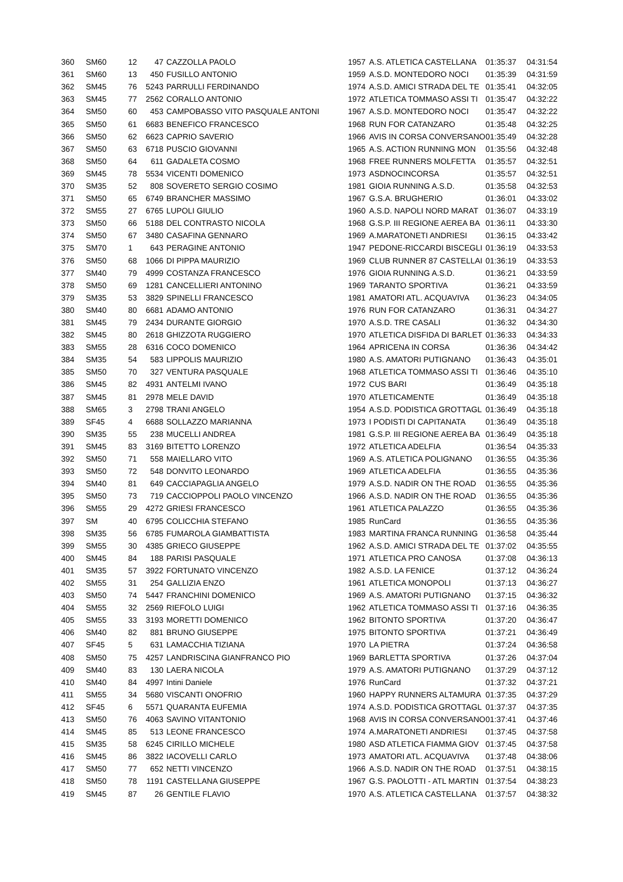| 360 | SM60 | 12 | 47 | CAZZOLLA PAOLO | 1957 | A.S. ATLETICA CASTELLANA | 01:35:37 | 04:31:54 |
| 361 | SM60 | 13 | 450 | FUSILLO ANTONIO | 1959 | A.S.D. MONTEDORO NOCI | 01:35:39 | 04:31:59 |
| 362 | SM45 | 76 | 5243 | PARRULLI FERDINANDO | 1974 | A.S.D. AMICI STRADA DEL TE | 01:35:41 | 04:32:05 |
| 363 | SM45 | 77 | 2562 | CORALLO ANTONIO | 1972 | ATLETICA TOMMASO ASSI TI | 01:35:47 | 04:32:22 |
| 364 | SM50 | 60 | 453 | CAMPOBASSO VITO PASQUALE ANTONI | 1967 | A.S.D. MONTEDORO NOCI | 01:35:47 | 04:32:22 |
| 365 | SM50 | 61 | 6683 | BENEFICO FRANCESCO | 1968 | RUN FOR CATANZARO | 01:35:48 | 04:32:25 |
| 366 | SM50 | 62 | 6623 | CAPRIO SAVERIO | 1966 | AVIS IN CORSA CONVERSANO | 01:35:49 | 04:32:28 |
| 367 | SM50 | 63 | 6718 | PUSCIO GIOVANNI | 1965 | A.S. ACTION RUNNING MON | 01:35:56 | 04:32:48 |
| 368 | SM50 | 64 | 611 | GADALETA COSMO | 1968 | FREE RUNNERS MOLFETTA | 01:35:57 | 04:32:51 |
| 369 | SM45 | 78 | 5534 | VICENTI DOMENICO | 1973 | ASDNOCINCORSA | 01:35:57 | 04:32:51 |
| 370 | SM35 | 52 | 808 | SOVERETO SERGIO COSIMO | 1981 | GIOIA RUNNING A.S.D. | 01:35:58 | 04:32:53 |
| 371 | SM50 | 65 | 6749 | BRANCHER MASSIMO | 1967 | G.S.A. BRUGHERIO | 01:36:01 | 04:33:02 |
| 372 | SM55 | 27 | 6765 | LUPOLI GIULIO | 1960 | A.S.D. NAPOLI NORD MARAT | 01:36:07 | 04:33:19 |
| 373 | SM50 | 66 | 5188 | DEL CONTRASTO NICOLA | 1968 | G.S.P. III REGIONE AEREA BA | 01:36:11 | 04:33:30 |
| 374 | SM50 | 67 | 3480 | CASAFINA GENNARO | 1969 | A.MARATONETI ANDRIESI | 01:36:15 | 04:33:42 |
| 375 | SM70 | 1 | 643 | PERAGINE ANTONIO | 1947 | PEDONE-RICCARDI BISCEGLI | 01:36:19 | 04:33:53 |
| 376 | SM50 | 68 | 1066 | DI PIPPA MAURIZIO | 1969 | CLUB RUNNER 87 CASTELLAI | 01:36:19 | 04:33:53 |
| 377 | SM40 | 79 | 4999 | COSTANZA FRANCESCO | 1976 | GIOIA RUNNING A.S.D. | 01:36:21 | 04:33:59 |
| 378 | SM50 | 69 | 1281 | CANCELLIERI ANTONINO | 1969 | TARANTO SPORTIVA | 01:36:21 | 04:33:59 |
| 379 | SM35 | 53 | 3829 | SPINELLI FRANCESCO | 1981 | AMATORI ATL. ACQUAVIVA | 01:36:23 | 04:34:05 |
| 380 | SM40 | 80 | 6681 | ADAMO ANTONIO | 1976 | RUN FOR CATANZARO | 01:36:31 | 04:34:27 |
| 381 | SM45 | 79 | 2434 | DURANTE GIORGIO | 1970 | A.S.D. TRE CASALI | 01:36:32 | 04:34:30 |
| 382 | SM45 | 80 | 2618 | GHIZZOTA RUGGIERO | 1970 | ATLETICA DISFIDA DI BARLET | 01:36:33 | 04:34:33 |
| 383 | SM55 | 28 | 6316 | COCO DOMENICO | 1964 | APRICENA IN CORSA | 01:36:36 | 04:34:42 |
| 384 | SM35 | 54 | 583 | LIPPOLIS MAURIZIO | 1980 | A.S. AMATORI PUTIGNANO | 01:36:43 | 04:35:01 |
| 385 | SM50 | 70 | 327 | VENTURA PASQUALE | 1968 | ATLETICA TOMMASO ASSI TI | 01:36:46 | 04:35:10 |
| 386 | SM45 | 82 | 4931 | ANTELMI IVANO | 1972 | CUS BARI | 01:36:49 | 04:35:18 |
| 387 | SM45 | 81 | 2978 | MELE DAVID | 1970 | ATLETICAMENTE | 01:36:49 | 04:35:18 |
| 388 | SM65 | 3 | 2798 | TRANI ANGELO | 1954 | A.S.D. PODISTICA GROTTAGL | 01:36:49 | 04:35:18 |
| 389 | SF45 | 4 | 6688 | SOLLAZZO MARIANNA | 1973 | I PODISTI DI CAPITANATA | 01:36:49 | 04:35:18 |
| 390 | SM35 | 55 | 238 | MUCELLI ANDREA | 1981 | G.S.P. III REGIONE AEREA BA | 01:36:49 | 04:35:18 |
| 391 | SM45 | 83 | 3169 | BITETTO LORENZO | 1972 | ATLETICA ADELFIA | 01:36:54 | 04:35:33 |
| 392 | SM50 | 71 | 558 | MAIELLARO VITO | 1969 | A.S. ATLETICA POLIGNANO | 01:36:55 | 04:35:36 |
| 393 | SM50 | 72 | 548 | DONVITO LEONARDO | 1969 | ATLETICA ADELFIA | 01:36:55 | 04:35:36 |
| 394 | SM40 | 81 | 649 | CACCIAPAGLIA ANGELO | 1979 | A.S.D. NADIR ON THE ROAD | 01:36:55 | 04:35:36 |
| 395 | SM50 | 73 | 719 | CACCIOPPOLI PAOLO VINCENZO | 1966 | A.S.D. NADIR ON THE ROAD | 01:36:55 | 04:35:36 |
| 396 | SM55 | 29 | 4272 | GRIESI FRANCESCO | 1961 | ATLETICA PALAZZO | 01:36:55 | 04:35:36 |
| 397 | SM | 40 | 6795 | COLICCHIA STEFANO | 1985 | RunCard | 01:36:55 | 04:35:36 |
| 398 | SM35 | 56 | 6785 | FUMAROLA GIAMBATTISTA | 1983 | MARTINA FRANCA RUNNING | 01:36:58 | 04:35:44 |
| 399 | SM55 | 30 | 4385 | GRIECO GIUSEPPE | 1962 | A.S.D. AMICI STRADA DEL TE | 01:37:02 | 04:35:55 |
| 400 | SM45 | 84 | 188 | PARISI PASQUALE | 1971 | ATLETICA PRO CANOSA | 01:37:08 | 04:36:13 |
| 401 | SM35 | 57 | 3922 | FORTUNATO VINCENZO | 1982 | A.S.D. LA FENICE | 01:37:12 | 04:36:24 |
| 402 | SM55 | 31 | 254 | GALLIZIA ENZO | 1961 | ATLETICA MONOPOLI | 01:37:13 | 04:36:27 |
| 403 | SM50 | 74 | 5447 | FRANCHINI DOMENICO | 1969 | A.S. AMATORI PUTIGNANO | 01:37:15 | 04:36:32 |
| 404 | SM55 | 32 | 2569 | RIEFOLO LUIGI | 1962 | ATLETICA TOMMASO ASSI TI | 01:37:16 | 04:36:35 |
| 405 | SM55 | 33 | 3193 | MORETTI DOMENICO | 1962 | BITONTO SPORTIVA | 01:37:20 | 04:36:47 |
| 406 | SM40 | 82 | 881 | BRUNO GIUSEPPE | 1975 | BITONTO SPORTIVA | 01:37:21 | 04:36:49 |
| 407 | SF45 | 5 | 631 | LAMACCHIA TIZIANA | 1970 | LA PIETRA | 01:37:24 | 04:36:58 |
| 408 | SM50 | 75 | 4257 | LANDRISCINA GIANFRANCO PIO | 1969 | BARLETTA SPORTIVA | 01:37:26 | 04:37:04 |
| 409 | SM40 | 83 | 130 | LAERA NICOLA | 1979 | A.S. AMATORI PUTIGNANO | 01:37:29 | 04:37:12 |
| 410 | SM40 | 84 | 4997 | Intini Daniele | 1976 | RunCard | 01:37:32 | 04:37:21 |
| 411 | SM55 | 34 | 5680 | VISCANTI ONOFRIO | 1960 | HAPPY RUNNERS ALTAMURA | 01:37:35 | 04:37:29 |
| 412 | SF45 | 6 | 5571 | QUARANTA EUFEMIA | 1974 | A.S.D. PODISTICA GROTTAGL | 01:37:37 | 04:37:35 |
| 413 | SM50 | 76 | 4063 | SAVINO VITANTONIO | 1968 | AVIS IN CORSA CONVERSANO | 01:37:41 | 04:37:46 |
| 414 | SM45 | 85 | 513 | LEONE FRANCESCO | 1974 | A.MARATONETI ANDRIESI | 01:37:45 | 04:37:58 |
| 415 | SM35 | 58 | 6245 | CIRILLO MICHELE | 1980 | ASD ATLETICA FIAMMA GIOV | 01:37:45 | 04:37:58 |
| 416 | SM45 | 86 | 3822 | IACOVELLI CARLO | 1973 | AMATORI ATL. ACQUAVIVA | 01:37:48 | 04:38:06 |
| 417 | SM50 | 77 | 652 | NETTI VINCENZO | 1966 | A.S.D. NADIR ON THE ROAD | 01:37:51 | 04:38:15 |
| 418 | SM50 | 78 | 1191 | CASTELLANA GIUSEPPE | 1967 | G.S. PAOLOTTI - ATL MARTIN | 01:37:54 | 04:38:23 |
| 419 | SM45 | 87 | 26 | GENTILE FLAVIO | 1970 | A.S. ATLETICA CASTELLANA | 01:37:57 | 04:38:32 |